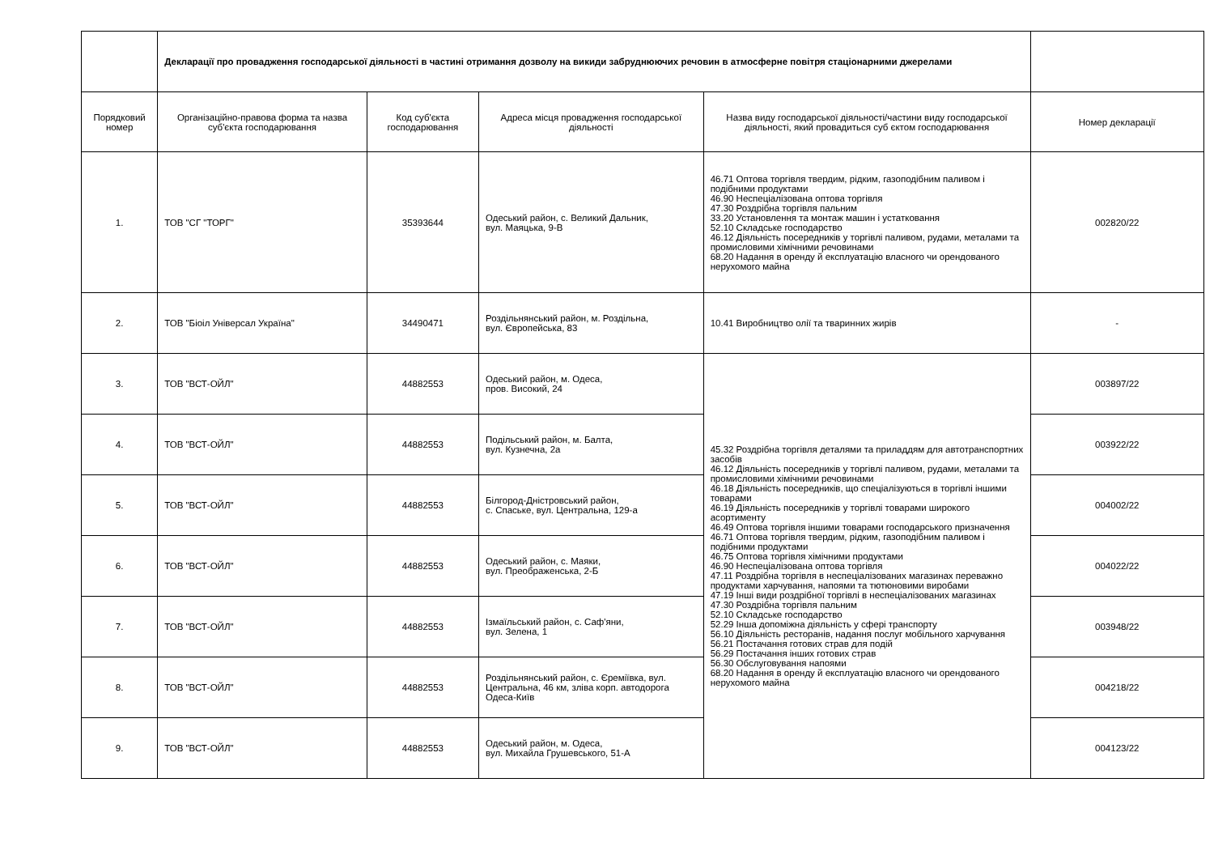| | Декларації про провадження господарської діяльності в частині отримання дозволу на викиди забруднюючих речовин в атмосферне повітря стаціонарними джерелами | | | | |
| Порядковий номер | Організаційно-правова форма та назва суб'єкта господарювання | Код суб'єкта господарювання | Адреса місця провадження господарської діяльності | Назва виду господарської діяльності/частини виду господарської діяльності, який провадиться суб єктом господарювання | Номер декларації |
| 1. | ТОВ "СГ "ТОРГ" | 35393644 | Одеський район, с. Великий Дальник, вул. Маяцька, 9-В | 46.71 Оптова торгівля твердим, рідким, газоподібним паливом і подібними продуктами 46.90 Неспеціалізована оптова торгівля 47.30 Роздрібна торгівля пальним 33.20 Установлення та монтаж машин і устатковання 52.10 Складське господарство 46.12 Діяльність посередників у торгівлі паливом, рудами, металами та промисловими хімічними речовинами 68.20 Надання в оренду й експлуатацію власного чи орендованого нерухомого майна | 002820/22 |
| 2. | ТОВ "Біоіл Універсал Україна" | 34490471 | Роздільнянський район, м. Роздільна, вул. Європейська, 83 | 10.41 Виробництво олії та тваринних жирів | - |
| 3. | ТОВ "ВСТ-ОЙЛ" | 44882553 | Одеський район, м. Одеса, пров. Високий, 24 | 45.32 Роздрібна торгівля деталями та приладдям для автотранспортних засобів 46.12 Діяльність посередників у торгівлі паливом, рудами, металами та промисловими хімічними речовинами 46.18 Діяльність посередників, що спеціалізуються в торгівлі іншими товарами 46.19 Діяльність посередників у торгівлі товарами широкого асортименту 46.49 Оптова торгівля іншими товарами господарського призначення 46.71 Оптова торгівля твердим, рідким, газоподібним паливом і подібними продуктами 46.75 Оптова торгівля хімічними продуктами 46.90 Неспеціалізована оптова торгівля 47.11 Роздрібна торгівля в неспеціалізованих магазинах переважно продуктами харчування, напоями та тютюновими виробами 47.19 Інші види роздрібної торгівлі в неспеціалізованих магазинах 47.30 Роздрібна торгівля пальним 52.10 Складське господарство 52.29 Інша допоміжна діяльність у сфері транспорту 56.10 Діяльність ресторанів, надання послуг мобільного харчування 56.21 Постачання готових страв для подій 56.29 Постачання інших готових страв 56.30 Обслуговування напоями 68.20 Надання в оренду й експлуатацію власного чи орендованого нерухомого майна | 003897/22 |
| 4. | ТОВ "ВСТ-ОЙЛ" | 44882553 | Подільський район, м. Балта, вул. Кузнечна, 2а | | 003922/22 |
| 5. | ТОВ "ВСТ-ОЙЛ" | 44882553 | Білгород-Дністровський район, с. Спаське, вул. Центральна, 129-а | | 004002/22 |
| 6. | ТОВ "ВСТ-ОЙЛ" | 44882553 | Одеський район, с. Маяки, вул. Преображенська, 2-Б | | 004022/22 |
| 7. | ТОВ "ВСТ-ОЙЛ" | 44882553 | Ізмаїльський район, с. Саф'яни, вул. Зелена, 1 | | 003948/22 |
| 8. | ТОВ "ВСТ-ОЙЛ" | 44882553 | Роздільнянський район, с. Єреміївка, вул. Центральна, 46 км, зліва корп. автодорога Одеса-Київ | | 004218/22 |
| 9. | ТОВ "ВСТ-ОЙЛ" | 44882553 | Одеський район, м. Одеса, вул. Михайла Грушевського, 51-А | | 004123/22 |